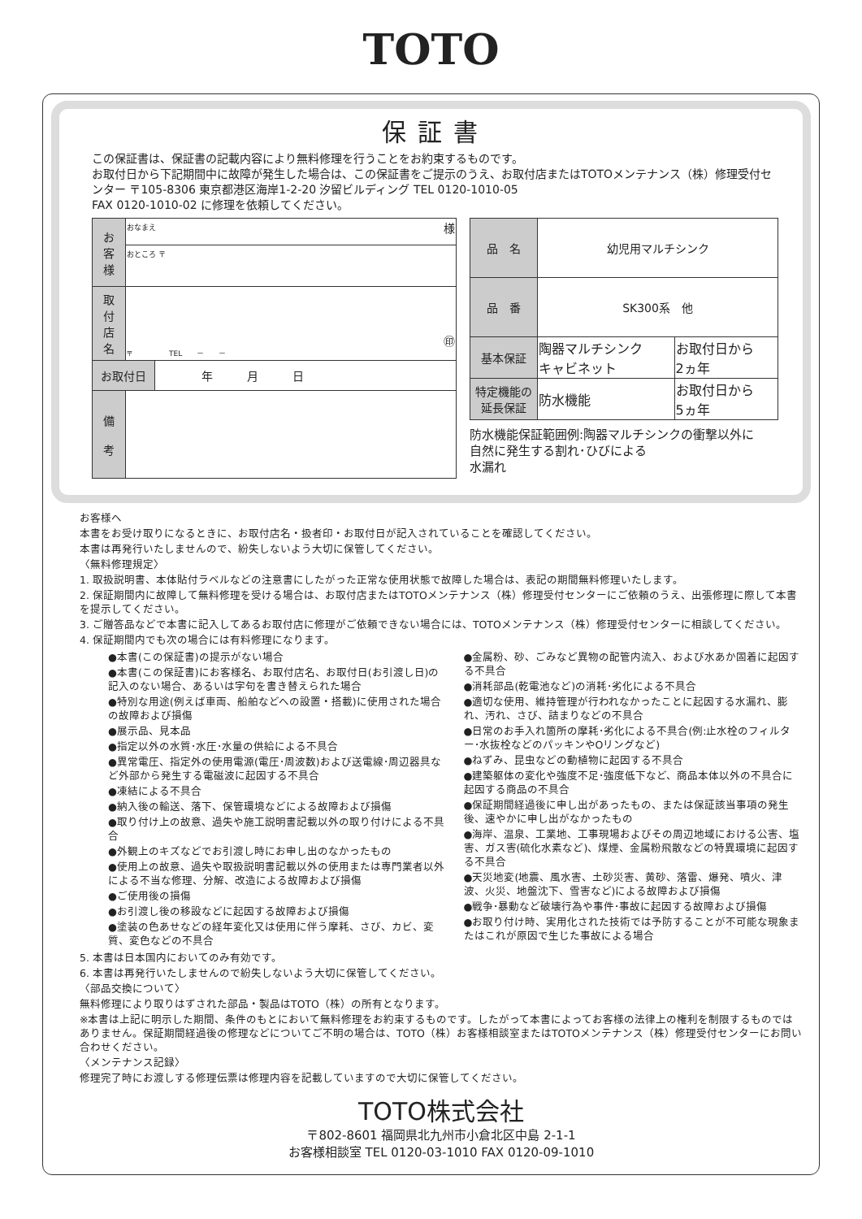TOTO
保証書
この保証書は、保証書の記載内容により無料修理を行うことをお約束するものです。
お取付日から下記期間中に故障が発生した場合は、この保証書をご提示のうえ、お取付店またはTOTOメンテナンス（株）修理受付センター 〒105-8306 東京都港区海岸1-2-20 汐留ビルディング TEL 0120-1010-05
FAX 0120-1010-02 に修理を依頼してください。
| お 客 様 | おなまえ 様 | |
| | おところ 〒 | |
| 取 付 店 名 | ㊞ 〒 TEL － － | |
| お取付日 | | 年 月 日 |
| 備 考 | | |
| 品 名 | 幼児用マルチシンク | |
| 品 番 | SK300系 他 | |
| 基本保証 | 陶器マルチシンク キャビネット | お取付日から 2ヵ年 |
| 特定機能の 延長保証 | 防水機能 | お取付日から 5ヵ年 |
防水機能保証範囲例:陶器マルチシンクの衝撃以外に
自然に発生する割れ･ひびによる
水漏れ
お客様へ
本書をお受け取りになるときに、お取付店名・扱者印・お取付日が記入されていることを確認してください。
本書は再発行いたしませんので、紛失しないよう大切に保管してください。
〈無料修理規定〉
1. 取扱説明書、本体貼付ラベルなどの注意書にしたがった正常な使用状態で故障した場合は、表記の期間無料修理いたします。
2. 保証期間内に故障して無料修理を受ける場合は、お取付店またはTOTOメンテナンス（株）修理受付センターにご依頼のうえ、出張修理に際して本書を提示してください。
3. ご贈答品などで本書に記入してあるお取付店に修理がご依頼できない場合には、TOTOメンテナンス（株）修理受付センターに相談してください。
4. 保証期間内でも次の場合には有料修理になります。
●本書(この保証書)の提示がない場合
●本書(この保証書)にお客様名、お取付店名、お取付日(お引渡し日)の記入のない場合、あるいは字句を書き替えられた場合
●特別な用途(例えば車両、船舶などへの設置・搭載)に使用された場合の故障および損傷
●展示品、見本品
●指定以外の水質･水圧･水量の供給による不具合
●異常電圧、指定外の使用電源(電圧･周波数)および送電線･周辺器具など外部から発生する電磁波に起因する不具合
●凍結による不具合
●納入後の輸送、落下、保管環境などによる故障および損傷
●取り付け上の故意、過失や施工説明書記載以外の取り付けによる不具合
●外観上のキズなどでお引渡し時にお申し出のなかったもの
●使用上の故意、過失や取扱説明書記載以外の使用または専門業者以外による不当な修理、分解、改造による故障および損傷
●ご使用後の損傷
●お引渡し後の移設などに起因する故障および損傷
●塗装の色あせなどの経年変化又は使用に伴う摩耗、さび、カビ、変質、変色などの不具合
●金属粉、砂、ごみなど異物の配管内流入、および水あか固着に起因する不具合
●消耗部品(乾電池など)の消耗･劣化による不具合
●適切な使用、維持管理が行われなかったことに起因する水漏れ、膨れ、汚れ、さび、詰まりなどの不具合
●日常のお手入れ箇所の摩耗･劣化による不具合(例:止水栓のフィルター･水抜栓などのパッキンやOリングなど)
●ねずみ、昆虫などの動植物に起因する不具合
●建築躯体の変化や強度不足･強度低下など、商品本体以外の不具合に起因する商品の不具合
●保証期間経過後に申し出があったもの、または保証該当事項の発生後、速やかに申し出がなかったもの
●海岸、温泉、工業地、工事現場およびその周辺地域における公害、塩害、ガス害(硫化水素など)、煤煙、金属粉飛散などの特異環境に起因する不具合
●天災地変(地震、風水害、土砂災害、黄砂、落雷、爆発、噴火、津波、火災、地盤沈下、雪害など)による故障および損傷
●戦争･暴動など破壊行為や事件･事故に起因する故障および損傷
●お取り付け時、実用化された技術では予防することが不可能な現象またはこれが原因で生じた事故による場合
5. 本書は日本国内においてのみ有効です。
6. 本書は再発行いたしませんので紛失しないよう大切に保管してください。
〈部品交換について〉
無料修理により取りはずされた部品・製品はTOTO（株）の所有となります。
※本書は上記に明示した期間、条件のもとにおいて無料修理をお約束するものです。したがって本書によってお客様の法律上の権利を制限するものではありません。保証期間経過後の修理などについてご不明の場合は、TOTO（株）お客様相談室またはTOTOメンテナンス（株）修理受付センターにお問い合わせください。
〈メンテナンス記録〉
修理完了時にお渡しする修理伝票は修理内容を記載していますので大切に保管してください。
TOTO株式会社
〒802-8601 福岡県北九州市小倉北区中島 2-1-1
お客様相談室 TEL 0120-03-1010 FAX 0120-09-1010